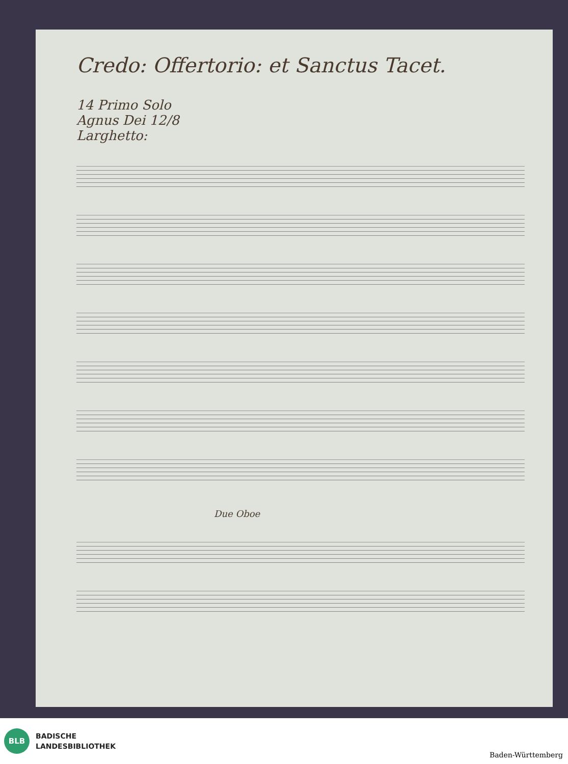Credo: Offertorio: et Sanctus Tacet.
14 Primo Solo
Agnus Dei 12/8
Larghetto:
Due Oboe
BLB
BADISCHE
LANDESBIBLIOTHEK
Baden-Württemberg